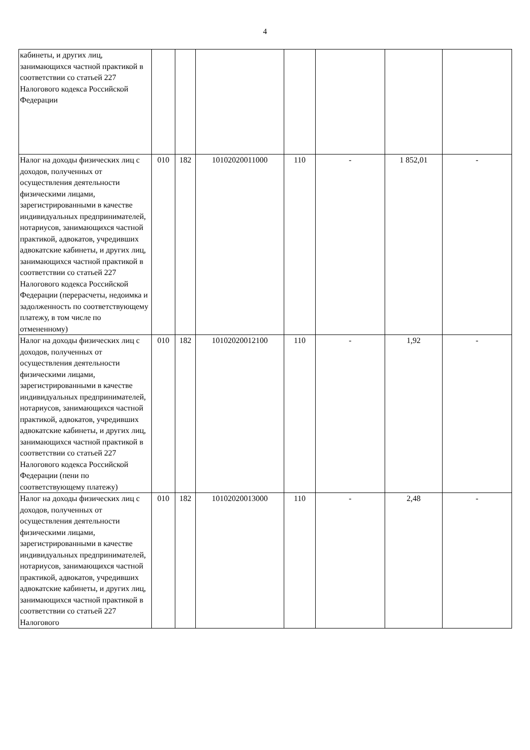4
| кабинеты, и других лиц, занимающихся частной практикой в соответствии со статьей 227 Налогового кодекса Российской Федерации | | | | | | | |
| Налог на доходы физических лиц с доходов, полученных от осуществления деятельности физическими лицами, зарегистрированными в качестве индивидуальных предпринимателей, нотариусов, занимающихся частной практикой, адвокатов, учредивших адвокатские кабинеты, и других лиц, занимающихся частной практикой в соответствии со статьей 227 Налогового кодекса Российской Федерации (перерасчеты, недоимка и задолженность по соответствующему платежу, в том числе по отмененному) | 010 | 182 | 10102020011000 | 110 | - | 1 852,01 | - |
| Налог на доходы физических лиц с доходов, полученных от осуществления деятельности физическими лицами, зарегистрированными в качестве индивидуальных предпринимателей, нотариусов, занимающихся частной практикой, адвокатов, учредивших адвокатские кабинеты, и других лиц, занимающихся частной практикой в соответствии со статьей 227 Налогового кодекса Российской Федерации (пени по соответствующему платежу) | 010 | 182 | 10102020012100 | 110 | - | 1,92 | - |
| Налог на доходы физических лиц с доходов, полученных от осуществления деятельности физическими лицами, зарегистрированными в качестве индивидуальных предпринимателей, нотариусов, занимающихся частной практикой, адвокатов, учредивших адвокатские кабинеты, и других лиц, занимающихся частной практикой в соответствии со статьей 227 Налогового | 010 | 182 | 10102020013000 | 110 | - | 2,48 | - |